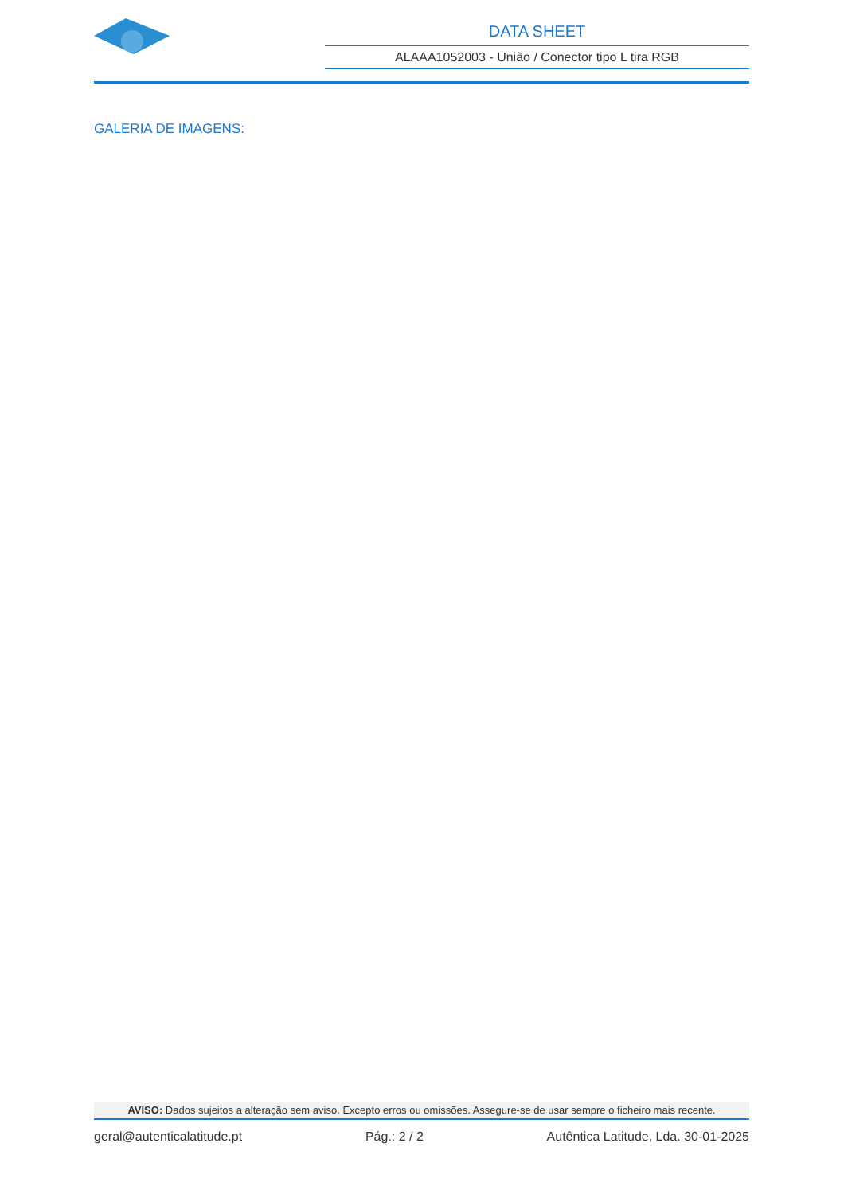DATA SHEET
ALAAA1052003 - União / Conector tipo L tira RGB
GALERIA DE IMAGENS:
AVISO: Dados sujeitos a alteração sem aviso. Excepto erros ou omissões. Assegure-se de usar sempre o ficheiro mais recente.
geral@autenticalatitude.pt Pág.: 2 / 2 Autêntica Latitude, Lda. 30-01-2025